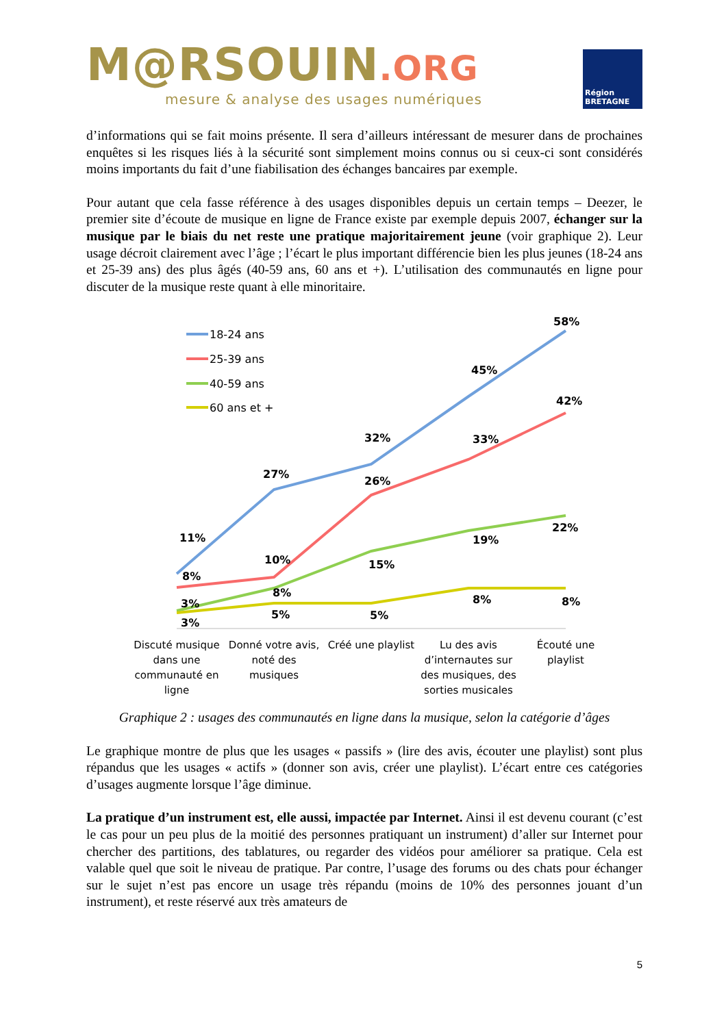M@RSOUIN.ORG
mesure & analyse des usages numériques
Région
BRETAGNE
d’informations qui se fait moins présente. Il sera d’ailleurs intéressant de mesurer dans de prochaines enquêtes si les risques liés à la sécurité sont simplement moins connus ou si ceux-ci sont considérés moins importants du fait d’une fiabilisation des échanges bancaires par exemple.
Pour autant que cela fasse référence à des usages disponibles depuis un certain temps – Deezer, le premier site d’écoute de musique en ligne de France existe par exemple depuis 2007, échanger sur la musique par le biais du net reste une pratique majoritairement jeune (voir graphique 2). Leur usage décroit clairement avec l’âge ; l’écart le plus important différencie bien les plus jeunes (18-24 ans et 25-39 ans) des plus âgés (40-59 ans, 60 ans et +). L’utilisation des communautés en ligne pour discuter de la musique reste quant à elle minoritaire.
18-24 ans
25-39 ans
40-59 ans
60 ans et +
58%
45%
32%
27%
11%
42%
33%
26%
10%
8%
22%
19%
15%
8%
3%
8%
8%
5%
5%
3%
Discuté musique
dans une
communauté en
ligne
Donné votre avis,
noté des
musiques
Créé une playlist
Lu des avis
d’internautes sur
des musiques, des
sorties musicales
Écouté une
playlist
Graphique 2 : usages des communautés en ligne dans la musique, selon la catégorie d’âges
Le graphique montre de plus que les usages « passifs » (lire des avis, écouter une playlist) sont plus répandus que les usages « actifs » (donner son avis, créer une playlist). L’écart entre ces catégories d’usages augmente lorsque l’âge diminue.
La pratique d’un instrument est, elle aussi, impactée par Internet. Ainsi il est devenu courant (c’est le cas pour un peu plus de la moitié des personnes pratiquant un instrument) d’aller sur Internet pour chercher des partitions, des tablatures, ou regarder des vidéos pour améliorer sa pratique. Cela est valable quel que soit le niveau de pratique. Par contre, l’usage des forums ou des chats pour échanger sur le sujet n’est pas encore un usage très répandu (moins de 10% des personnes jouant d’un instrument), et reste réservé aux très amateurs de
5